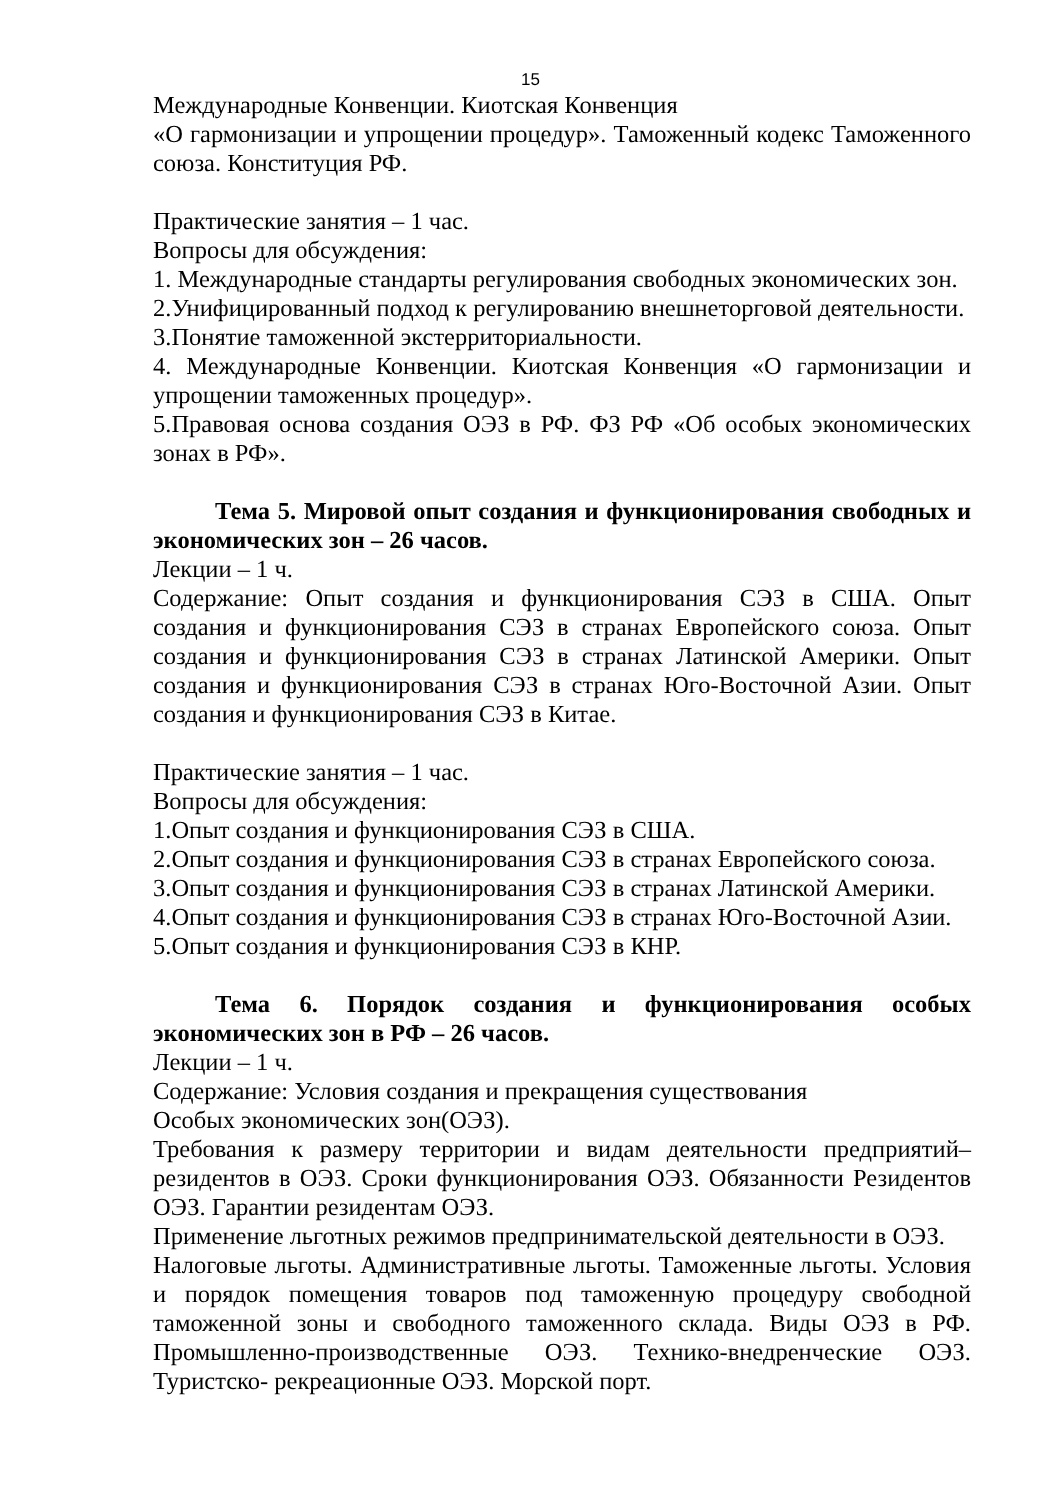15
Международные Конвенции. Киотская Конвенция
«О гармонизации и упрощении процедур». Таможенный кодекс Таможенного союза. Конституция РФ.
Практические занятия – 1 час.
Вопросы для обсуждения:
1. Международные стандарты регулирования свободных экономических зон.
2.Унифицированный подход к регулированию внешнеторговой деятельности.
3.Понятие таможенной экстерриториальности.
4. Международные Конвенции. Киотская Конвенция «О гармонизации и упрощении таможенных процедур».
5.Правовая основа создания ОЭЗ в РФ. ФЗ РФ «Об особых экономических зонах в РФ».
Тема 5. Мировой опыт создания и функционирования свободных и экономических зон – 26 часов.
Лекции – 1 ч.
Содержание: Опыт создания и функционирования СЭЗ в США. Опыт создания и функционирования СЭЗ в странах Европейского союза. Опыт создания и функционирования СЭЗ в странах Латинской Америки. Опыт создания и функционирования СЭЗ в странах Юго-Восточной Азии. Опыт создания и функционирования СЭЗ в Китае.
Практические занятия – 1 час.
Вопросы для обсуждения:
1.Опыт создания и функционирования СЭЗ в США.
2.Опыт создания и функционирования СЭЗ в странах Европейского союза.
3.Опыт создания и функционирования СЭЗ в странах Латинской Америки.
4.Опыт создания и функционирования СЭЗ в странах Юго-Восточной Азии.
5.Опыт создания и функционирования СЭЗ в КНР.
Тема 6. Порядок создания и функционирования особых экономических зон в РФ – 26 часов.
Лекции – 1 ч.
Содержание: Условия создания и прекращения существования
Особых экономических зон(ОЭЗ).
Требования к размеру территории и видам деятельности предприятий–резидентов в ОЭЗ. Сроки функционирования ОЭЗ. Обязанности Резидентов ОЭЗ. Гарантии резидентам ОЭЗ.
Применение льготных режимов предпринимательской деятельности в ОЭЗ.
Налоговые льготы. Административные льготы. Таможенные льготы. Условия и порядок помещения товаров под таможенную процедуру свободной таможенной зоны и свободного таможенного склада. Виды ОЭЗ в РФ. Промышленно-производственные ОЭЗ. Технико-внедренческие ОЭЗ. Туристско- рекреационные ОЭЗ. Морской порт.